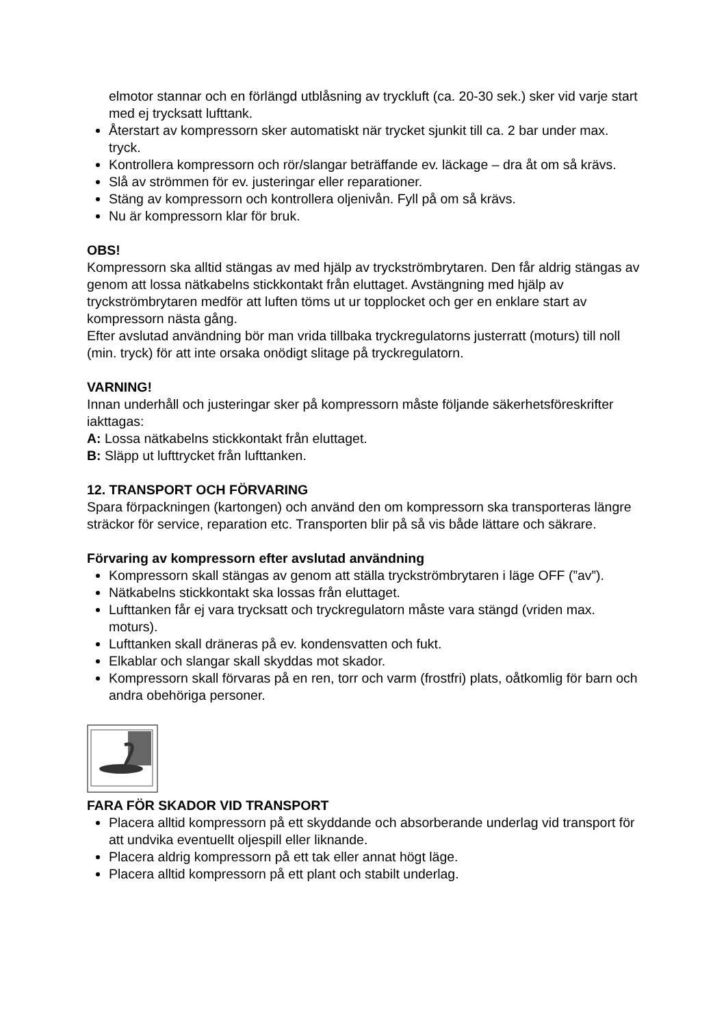elmotor stannar och en förlängd utblåsning av tryckluft (ca. 20-30 sek.) sker vid varje start med ej trycksatt lufttank.
Återstart av kompressorn sker automatiskt när trycket sjunkit till ca. 2 bar under max. tryck.
Kontrollera kompressorn och rör/slangar beträffande ev. läckage – dra åt om så krävs.
Slå av strömmen för ev. justeringar eller reparationer.
Stäng av kompressorn och kontrollera oljenivån. Fyll på om så krävs.
Nu är kompressorn klar för bruk.
OBS!
Kompressorn ska alltid stängas av med hjälp av tryckströmbrytaren. Den får aldrig stängas av genom att lossa nätkabelns stickkontakt från eluttaget. Avstängning med hjälp av tryckströmbrytaren medför att luften töms ut ur topplocket och ger en enklare start av kompressorn nästa gång.
Efter avslutad användning bör man vrida tillbaka tryckregulatorns justerratt (moturs) till noll (min. tryck) för att inte orsaka onödigt slitage på tryckregulatorn.
VARNING!
Innan underhåll och justeringar sker på kompressorn måste följande säkerhetsföreskrifter iakttagas:
A: Lossa nätkabelns stickkontakt från eluttaget.
B: Släpp ut lufttrycket från lufttanken.
12. TRANSPORT OCH FÖRVARING
Spara förpackningen (kartongen) och använd den om kompressorn ska transporteras längre sträckor för service, reparation etc. Transporten blir på så vis både lättare och säkrare.
Förvaring av kompressorn efter avslutad användning
Kompressorn skall stängas av genom att ställa tryckströmbrytaren i läge OFF (”av”).
Nätkabelns stickkontakt ska lossas från eluttaget.
Lufttanken får ej vara trycksatt och tryckregulatorn måste vara stängd (vriden max. moturs).
Lufttanken skall dräneras på ev. kondensvatten och fukt.
Elkablar och slangar skall skyddas mot skador.
Kompressorn skall förvaras på en ren, torr och varm (frostfri) plats, oåtkomlig för barn och andra obehöriga personer.
FARA FÖR SKADOR VID TRANSPORT
Placera alltid kompressorn på ett skyddande och absorberande underlag vid transport för att undvika eventuellt oljespill eller liknande.
Placera aldrig kompressorn på ett tak eller annat högt läge.
Placera alltid kompressorn på ett plant och stabilt underlag.